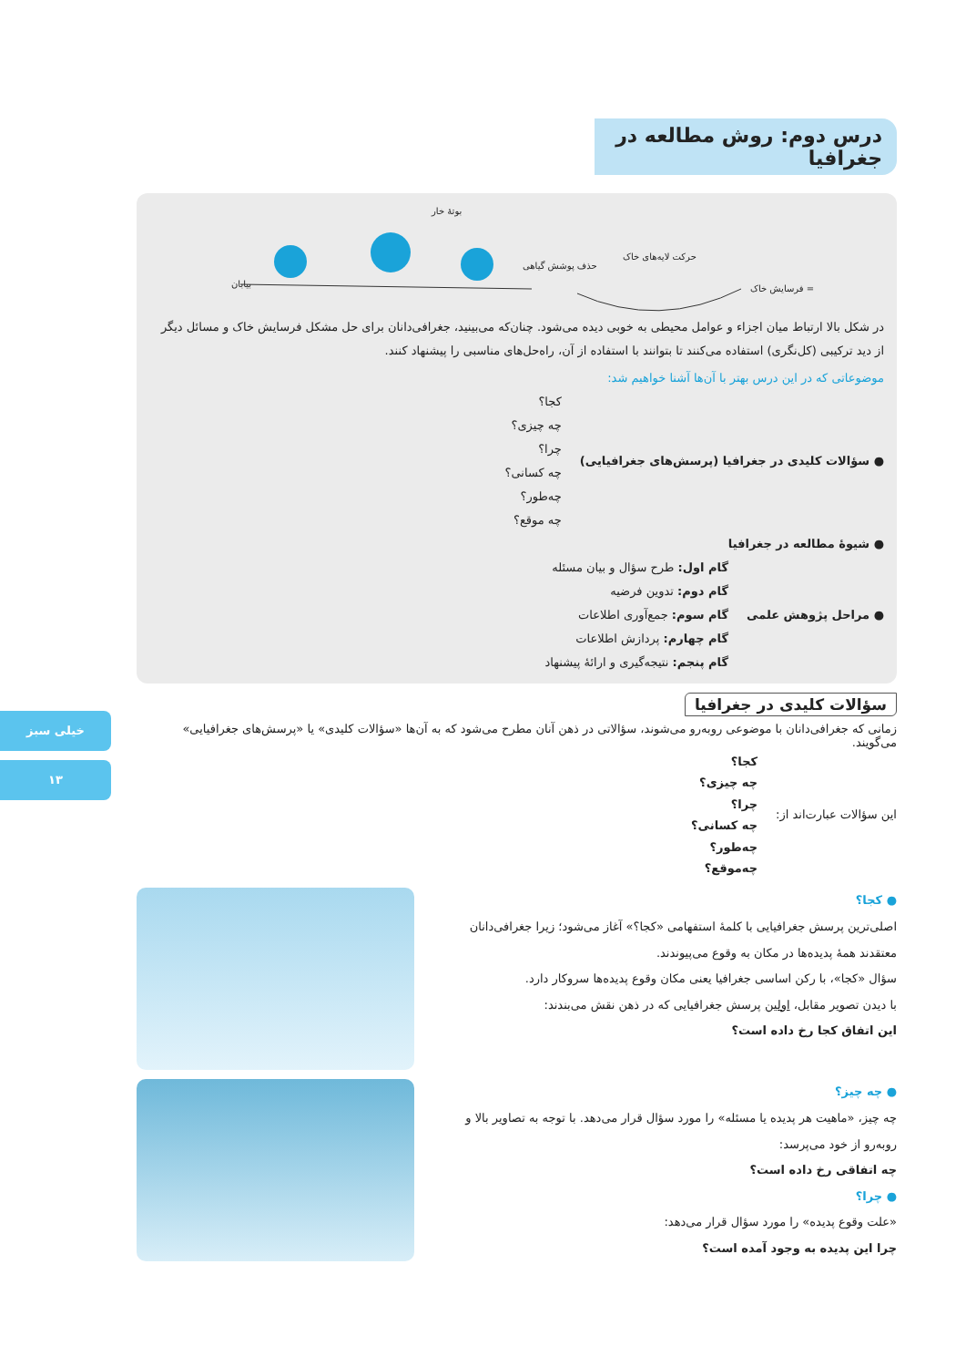خیلی سبز
۱۳
درس دوم: روش مطالعه در جغرافیا
بوتهٔ خار
بیابان
حذف پوشش گیاهی
حرکت لایه‌های خاک
فرسایش خاک =
در شکل بالا ارتباط میان اجزاء و عوامل محیطی به خوبی دیده می‌شود. چنان‌که می‌بینید، جغرافی‌دانان برای حل مشکل فرسایش خاک و مسائل دیگر از دید ترکیبی (کل‌نگری) استفاده می‌کنند تا بتوانند با استفاده از آن، راه‌حل‌های مناسبی را پیشنهاد کنند.
موضوعاتی که در این درس بهتر با آن‌ها آشنا خواهیم شد:
● سؤالات کلیدی در جغرافیا (پرسش‌های جغرافیایی)
کجا؟
چه چیزی؟
چرا؟
چه کسانی؟
چه‌طور؟
چه موقع؟
● شیوهٔ مطالعه در جغرافیا
● مراحل پژوهش علمی
گام اول: طرح سؤال و بیان مسئله
گام دوم: تدوین فرضیه
گام سوم: جمع‌آوری اطلاعات
گام چهارم: پردازش اطلاعات
گام پنجم: نتیجه‌گیری و ارائهٔ پیشنهاد
سؤالات کلیدی در جغرافیا
زمانی که جغرافی‌دانان با موضوعی روبه‌رو می‌شوند، سؤالاتی در ذهن آنان مطرح می‌شود که به آن‌ها «سؤالات کلیدی» یا «پرسش‌های جغرافیایی» می‌گویند.
این سؤالات عبارت‌اند از:
کجا؟
چه چیزی؟
چرا؟
چه کسانی؟
چه‌طور؟
چه‌موقع؟
● کجا؟
اصلی‌ترین پرسش جغرافیایی با کلمهٔ استفهامی «کجا؟» آغاز می‌شود؛ زیرا جغرافی‌دانان معتقدند همهٔ پدیده‌ها در مکان به وقوع می‌پیوندند.
سؤال «کجا»، با رکن اساسی جغرافیا یعنی مکان وقوع پدیده‌ها سروکار دارد.
با دیدن تصویر مقابل، اولین پرسش جغرافیایی که در ذهن نقش می‌بندند:
این اتفاق کجا رخ داده است؟
● چه چیز؟
چه چیز، «ماهیت هر پدیده یا مسئله» را مورد سؤال قرار می‌دهد. با توجه به تصاویر بالا و روبه‌رو از خود می‌پرسد:
چه اتفاقی رخ داده است؟
● چرا؟
«علت وقوع پدیده» را مورد سؤال قرار می‌دهد:
چرا این پدیده به وجود آمده است؟